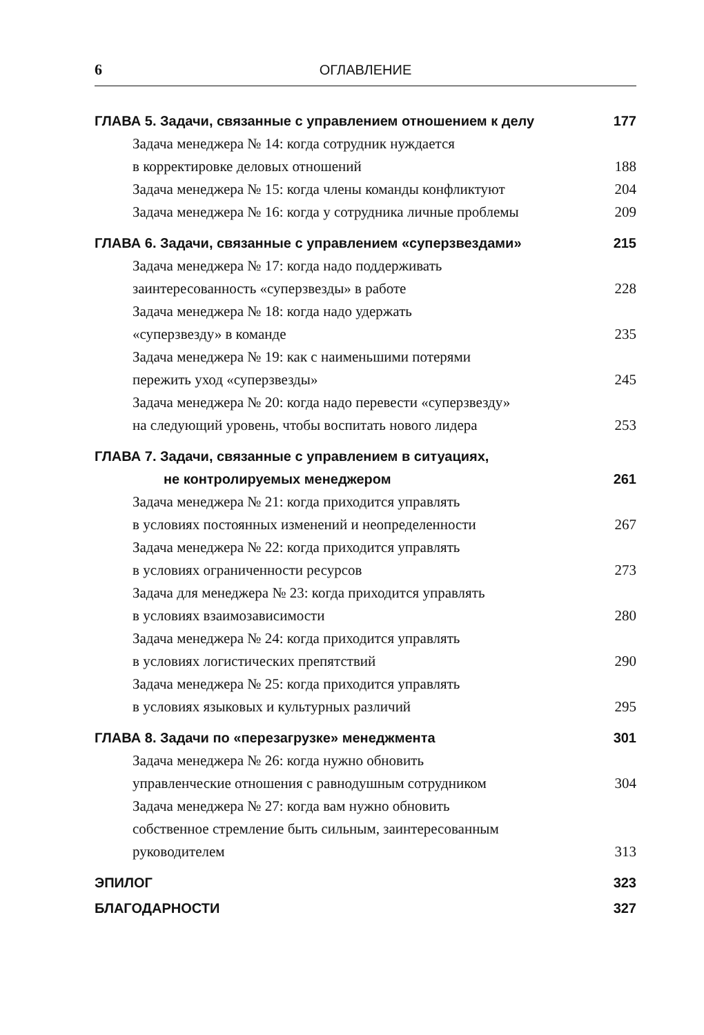6 ОГЛАВЛЕНИЕ
ГЛАВА 5. Задачи, связанные с управлением отношением к делу 177
Задача менеджера № 14: когда сотрудник нуждается
в корректировке деловых отношений 188
Задача менеджера № 15: когда члены команды конфликтуют 204
Задача менеджера № 16: когда у сотрудника личные проблемы 209
ГЛАВА 6. Задачи, связанные с управлением «суперзвездами» 215
Задача менеджера № 17: когда надо поддерживать
заинтересованность «суперзвезды» в работе 228
Задача менеджера № 18: когда надо удержать
«суперзвезду» в команде 235
Задача менеджера № 19: как с наименьшими потерями
пережить уход «суперзвезды» 245
Задача менеджера № 20: когда надо перевести «суперзвезду»
на следующий уровень, чтобы воспитать нового лидера 253
ГЛАВА 7. Задачи, связанные с управлением в ситуациях,
не контролируемых менеджером 261
Задача менеджера № 21: когда приходится управлять
в условиях постоянных изменений и неопределенности 267
Задача менеджера № 22: когда приходится управлять
в условиях ограниченности ресурсов 273
Задача для менеджера № 23: когда приходится управлять
в условиях взаимозависимости 280
Задача менеджера № 24: когда приходится управлять
в условиях логистических препятствий 290
Задача менеджера № 25: когда приходится управлять
в условиях языковых и культурных различий 295
ГЛАВА 8. Задачи по «перезагрузке» менеджмента 301
Задача менеджера № 26: когда нужно обновить
управленческие отношения с равнодушным сотрудником 304
Задача менеджера № 27: когда вам нужно обновить
собственное стремление быть сильным, заинтересованным
руководителем 313
ЭПИЛОГ 323
БЛАГОДАРНОСТИ 327